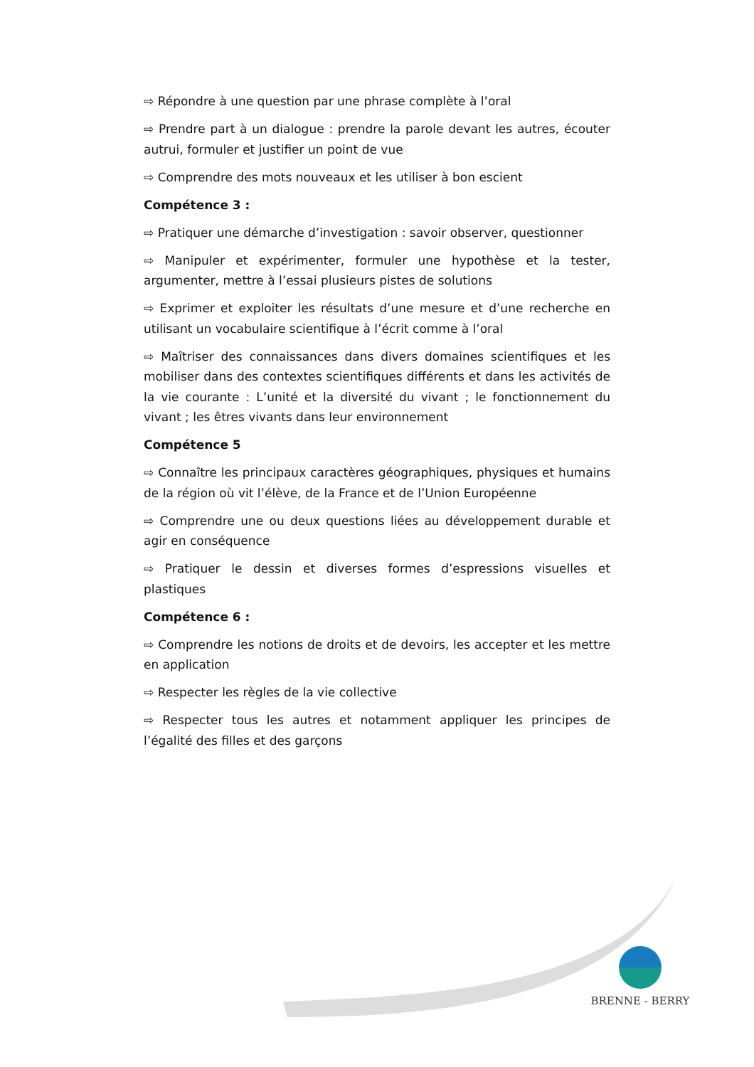⇨ Répondre à une question par une phrase complète à l’oral
⇨ Prendre part à un dialogue : prendre la parole devant les autres, écouter autrui, formuler et justifier un point de vue
⇨ Comprendre des mots nouveaux et les utiliser à bon escient
Compétence 3 :
⇨ Pratiquer une démarche d’investigation : savoir observer, questionner
⇨ Manipuler et expérimenter, formuler une hypothèse et la tester, argumenter, mettre à l’essai plusieurs pistes de solutions
⇨ Exprimer et exploiter les résultats d’une mesure et d’une recherche en utilisant un vocabulaire scientifique à l’écrit comme à l’oral
⇨ Maîtriser des connaissances dans divers domaines scientifiques et les mobiliser dans des contextes scientifiques différents et dans les activités de la vie courante : L’unité et la diversité du vivant ; le fonctionnement du vivant ; les êtres vivants dans leur environnement
Compétence 5
⇨ Connaître les principaux caractères géographiques, physiques et humains de la région où vit l’élève, de la France et de l’Union Européenne
⇨ Comprendre une ou deux questions liées au développement durable et agir en conséquence
⇨ Pratiquer le dessin et diverses formes d’espressions visuelles et plastiques
Compétence 6 :
⇨ Comprendre les notions de droits et de devoirs, les accepter et les mettre en application
⇨ Respecter les règles de la vie collective
⇨ Respecter tous les autres et notamment appliquer les principes de l’égalité des filles et des garçons
BRENNE - BERRY